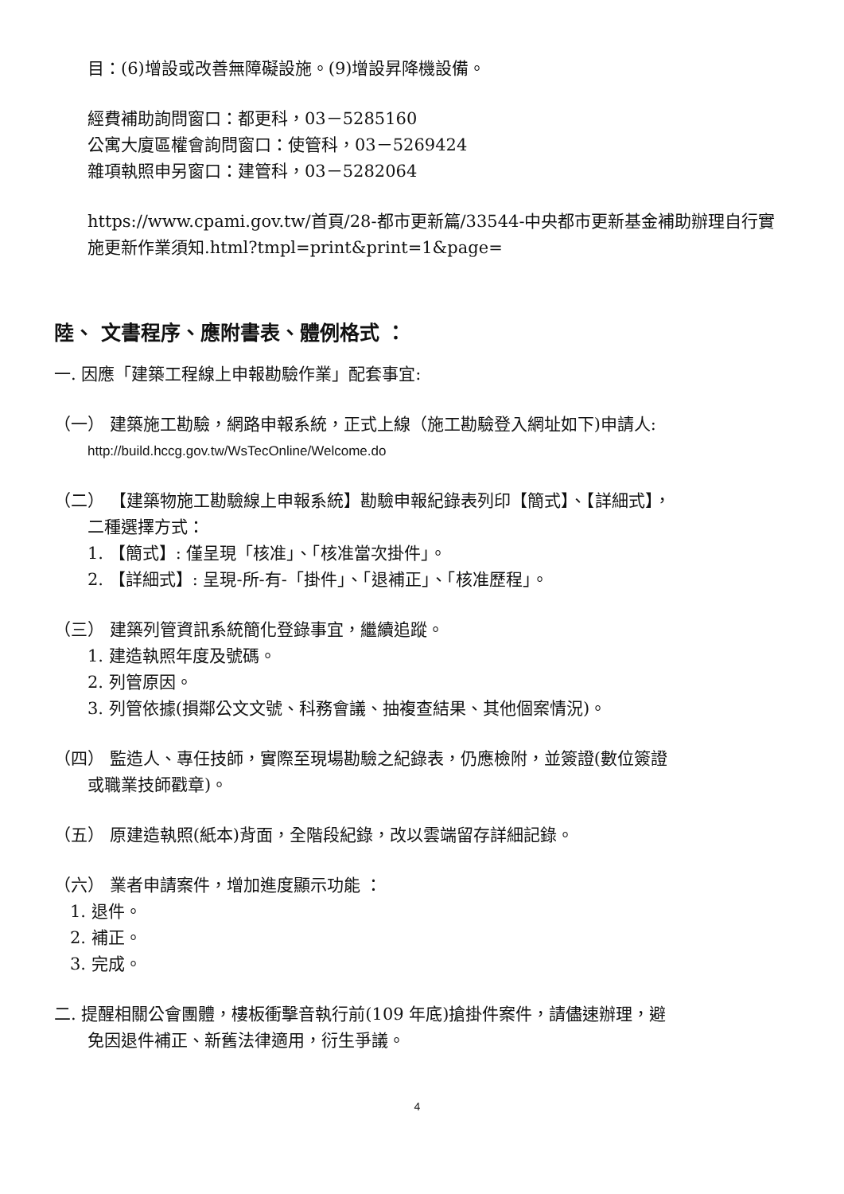目：(6)增設或改善無障礙設施。(9)增設昇降機設備。
經費補助詢問窗口：都更科，03－5285160
公寓大廈區權會詢問窗口：使管科，03－5269424
雜項執照申另窗口：建管科，03－5282064
https://www.cpami.gov.tw/首頁/28-都市更新篇/33544-中央都市更新基金補助辦理自行實施更新作業須知.html?tmpl=print&print=1&page=
陸、 文書程序、應附書表、體例格式 ：
一. 因應「建築工程線上申報勘驗作業」配套事宜:
（一） 建築施工勘驗，網路申報系統，正式上線（施工勘驗登入網址如下)申請人:
http://build.hccg.gov.tw/WsTecOnline/Welcome.do
（二） 【建築物施工勘驗線上申報系統】勘驗申報紀錄表列印【簡式】、【詳細式】，
二種選擇方式：
1. 【簡式】: 僅呈現「核准」、「核准當次掛件」。
2. 【詳細式】: 呈現-所-有-「掛件」、「退補正」、「核准歷程」。
（三） 建築列管資訊系統簡化登錄事宜，繼續追蹤。
1. 建造執照年度及號碼。
2. 列管原因。
3. 列管依據(損鄰公文文號、科務會議、抽複查結果、其他個案情況)。
（四） 監造人、專任技師，實際至現場勘驗之紀錄表，仍應檢附，並簽證(數位簽證
或職業技師戳章)。
（五） 原建造執照(紙本)背面，全階段紀錄，改以雲端留存詳細記錄。
（六） 業者申請案件，增加進度顯示功能 ：
1. 退件。
2. 補正。
3. 完成。
二. 提醒相關公會團體，樓板衝擊音執行前(109 年底)搶掛件案件，請儘速辦理，避
免因退件補正、新舊法律適用，衍生爭議。
4